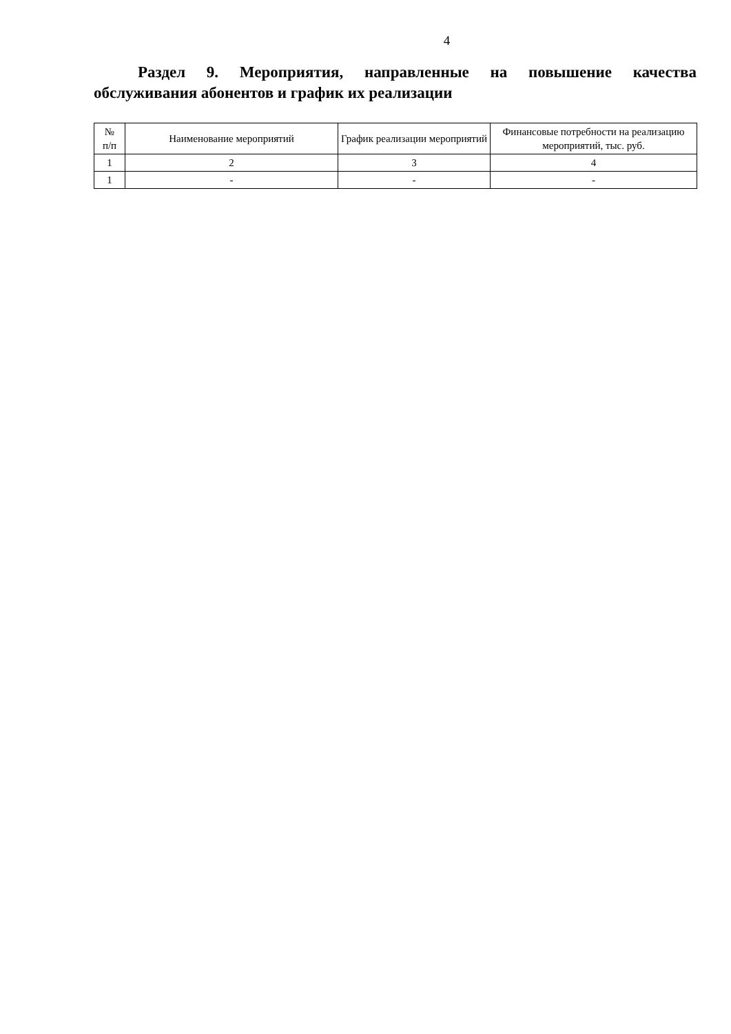4
Раздел 9. Мероприятия, направленные на повышение качества обслуживания абонентов и график их реализации
| № п/п | Наименование мероприятий | График реализации мероприятий | Финансовые потребности на реализацию мероприятий, тыс. руб. |
| --- | --- | --- | --- |
| 1 | 2 | 3 | 4 |
| 1 | - | - | - |